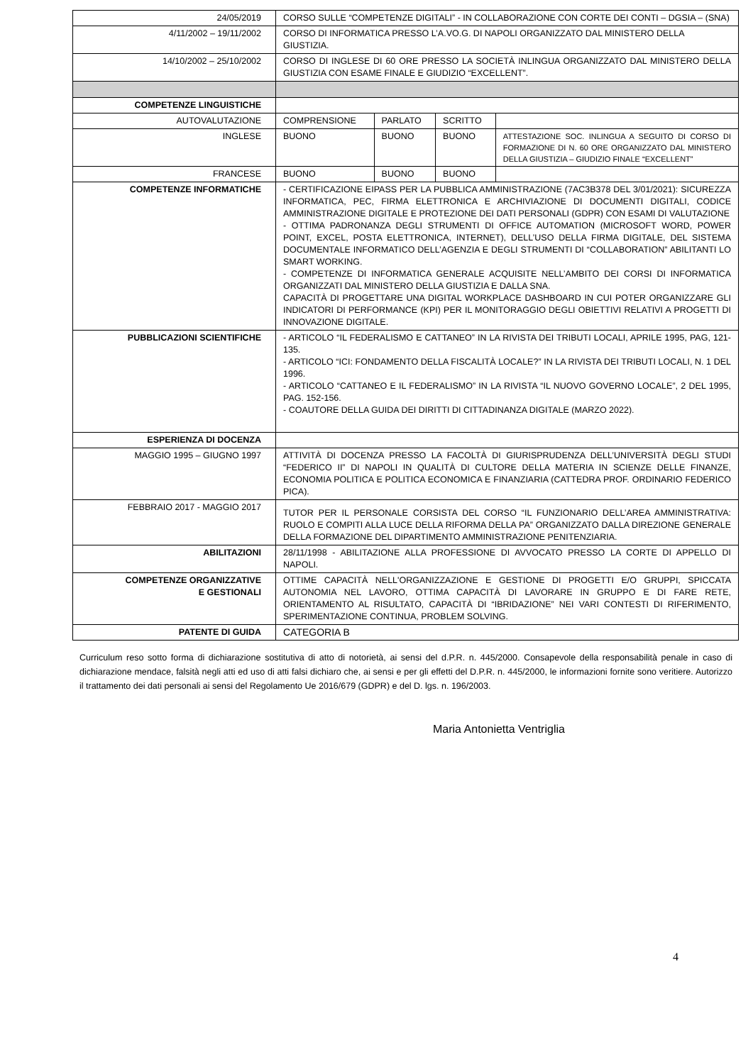| 24/05/2019 | CORSO SULLE “COMPETENZE DIGITALI” - IN COLLABORAZIONE CON CORTE DEI CONTI – DGSIA – (SNA) | | | |
| 4/11/2002 – 19/11/2002 | CORSO DI INFORMATICA PRESSO L’A.VO.G. DI NAPOLI ORGANIZZATO DAL MINISTERO DELLA GIUSTIZIA. | | | |
| 14/10/2002 – 25/10/2002 | CORSO DI INGLESE DI 60 ORE PRESSO LA SOCIETÀ INLINGUA ORGANIZZATO DAL MINISTERO DELLA GIUSTIZIA CON ESAME FINALE E GIUDIZIO “EXCELLENT”. | | | |
| COMPETENZE LINGUISTICHE | | | | |
| AUTOVALUTAZIONE | COMPRENSIONE | PARLATO | SCRITTO | |
| INGLESE | BUONO | BUONO | BUONO | ATTESTAZIONE SOC. INLINGUA A SEGUITO DI CORSO DI FORMAZIONE DI N. 60 ORE ORGANIZZATO DAL MINISTERO DELLA GIUSTIZIA – GIUDIZIO FINALE “EXCELLENT” |
| FRANCESE | BUONO | BUONO | BUONO | |
| COMPETENZE INFORMATICHE | - CERTIFICAZIONE EIPASS PER LA PUBBLICA AMMINISTRAZIONE (7AC3B378 DEL 3/01/2021): SICUREZZA INFORMATICA, PEC, FIRMA ELETTRONICA E ARCHIVIAZIONE DI DOCUMENTI DIGITALI, CODICE AMMINISTRAZIONE DIGITALE E PROTEZIONE DEI DATI PERSONALI (GDPR) CON ESAMI DI VALUTAZIONE - OTTIMA PADRONANZA DEGLI STRUMENTI DI OFFICE AUTOMATION (MICROSOFT WORD, POWER POINT, EXCEL, POSTA ELETTRONICA, INTERNET), DELL’USO DELLA FIRMA DIGITALE, DEL SISTEMA DOCUMENTALE INFORMATICO DELL’AGENZIA E DEGLI STRUMENTI DI “COLLABORATION” ABILITANTI LO SMART WORKING. - COMPETENZE DI INFORMATICA GENERALE ACQUISITE NELL’AMBITO DEI CORSI DI INFORMATICA ORGANIZZATI DAL MINISTERO DELLA GIUSTIZIA E DALLA SNA. CAPACITÀ DI PROGETTARE UNA DIGITAL WORKPLACE DASHBOARD IN CUI POTER ORGANIZZARE GLI INDICATORI DI PERFORMANCE (KPI) PER IL MONITORAGGIO DEGLI OBIETTIVI RELATIVI A PROGETTI DI INNOVAZIONE DIGITALE. | | | |
| PUBBLICAZIONI SCIENTIFICHE | - ARTICOLO “IL FEDERALISMO E CATTANEO” IN LA RIVISTA DEI TRIBUTI LOCALI, APRILE 1995, PAG, 121-135. - ARTICOLO “ICI: FONDAMENTO DELLA FISCALITÀ LOCALE?” IN LA RIVISTA DEI TRIBUTI LOCALI, N. 1 DEL 1996. - ARTICOLO “CATTANEO E IL FEDERALISMO” IN LA RIVISTA “IL NUOVO GOVERNO LOCALE”, 2 DEL 1995, PAG. 152-156. - COAUTORE DELLA GUIDA DEI DIRITTI DI CITTADINANZA DIGITALE (MARZO 2022). | | | |
| ESPERIENZA DI DOCENZA | | | | |
| MAGGIO 1995 – GIUGNO 1997 | ATTIVITÀ DI DOCENZA PRESSO LA FACOLTÀ DI GIURISPRUDENZA DELL’UNIVERSITÀ DEGLI STUDI “FEDERICO II” DI NAPOLI IN QUALITÀ DI CULTORE DELLA MATERIA IN SCIENZE DELLE FINANZE, ECONOMIA POLITICA E POLITICA ECONOMICA E FINANZIARIA (CATTEDRA PROF. ORDINARIO FEDERICO PICA). | | | |
| FEBBRAIO 2017 - MAGGIO 2017 | TUTOR PER IL PERSONALE CORSISTA DEL CORSO “IL FUNZIONARIO DELL’AREA AMMINISTRATIVA: RUOLO E COMPITI ALLA LUCE DELLA RIFORMA DELLA PA” ORGANIZZATO DALLA DIREZIONE GENERALE DELLA FORMAZIONE DEL DIPARTIMENTO AMMINISTRAZIONE PENITENZIARIA. | | | |
| ABILITAZIONI | 28/11/1998 - ABILITAZIONE ALLA PROFESSIONE DI AVVOCATO PRESSO LA CORTE DI APPELLO DI NAPOLI. | | | |
| COMPETENZE ORGANIZZATIVE E GESTIONALI | OTTIME CAPACITÀ NELL'ORGANIZZAZIONE E GESTIONE DI PROGETTI E/O GRUPPI, SPICCATA AUTONOMIA NEL LAVORO, OTTIMA CAPACITÀ DI LAVORARE IN GRUPPO E DI FARE RETE, ORIENTAMENTO AL RISULTATO, CAPACITÀ DI “IBRIDAZIONE” NEI VARI CONTESTI DI RIFERIMENTO, SPERIMENTAZIONE CONTINUA, PROBLEM SOLVING. | | | |
| PATENTE DI GUIDA | CATEGORIA B | | | |
Curriculum reso sotto forma di dichiarazione sostitutiva di atto di notorietà, ai sensi del d.P.R. n. 445/2000. Consapevole della responsabilità penale in caso di dichiarazione mendace, falsità negli atti ed uso di atti falsi dichiaro che, ai sensi e per gli effetti del D.P.R. n. 445/2000, le informazioni fornite sono veritiere. Autorizzo il trattamento dei dati personali ai sensi del Regolamento Ue 2016/679 (GDPR) e del D. lgs. n. 196/2003.
Maria Antonietta Ventriglia
4